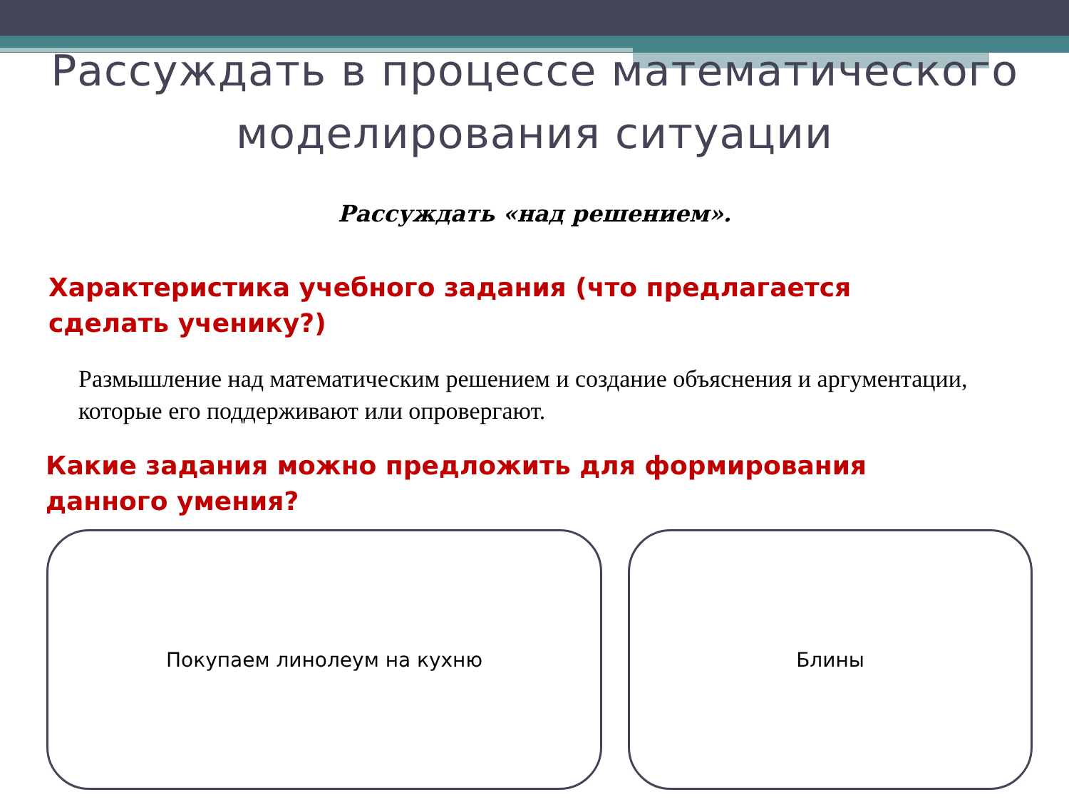Рассуждать в процессе математического
моделирования ситуации
Рассуждать «над решением».
Характеристика учебного задания (что предлагается сделать ученику?)
Размышление над математическим решением и создание объяснения и аргументации, которые его поддерживают или опровергают.
Какие задания можно предложить для формирования данного умения?
Покупаем линолеум на кухню Блины